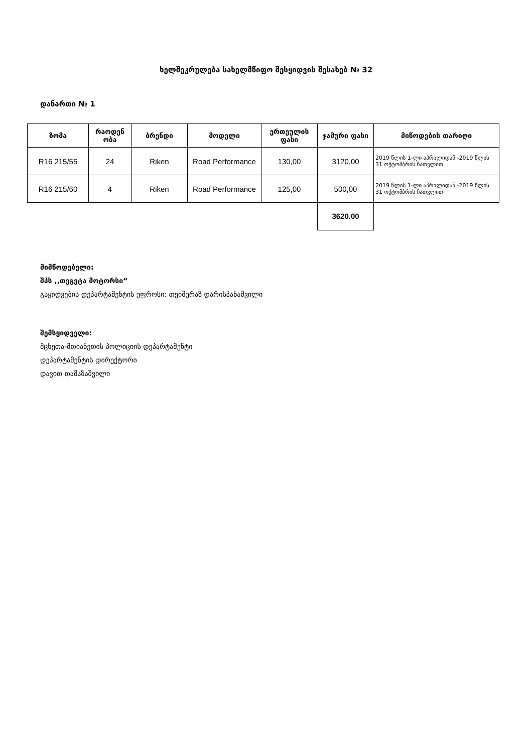ხელშეკრულება სახელმწიფო შესყიდვის შესახებ № 32
დანართი № 1
| ზომა | რაოდენ ობა | ბრენდი | მოდელი | ერთეულის ფასი | ჯამური ფასი | მიწოდების თარიღი |
| --- | --- | --- | --- | --- | --- | --- |
| R16 215/55 | 24 | Riken | Road Performance | 130,00 | 3120,00 | 2019 წლის 1-ლი აპრილიდან -2019 წლის 31 ოქტომბრის ჩათვლით |
| R16 215/60 | 4 | Riken | Road Performance | 125,00 | 500,00 | 2019 წლის 1-ლი აპრილიდან -2019 წლის 31 ოქტომბრის ჩათვლით |
| | | | | | 3620.00 | |
მიმწოდებელი:
შპს ,,თეგეტა მოტორსი“
გაყიდვების დეპარტამენტის უფროსი: თეიმურაზ დარისპანაშვილი
შემსყიდველი:
მცხეთა-მთიანეთის პოლიციის დეპარტამენტი
დეპარტამენტის დირექტორი
დავით თამაზაშვილი